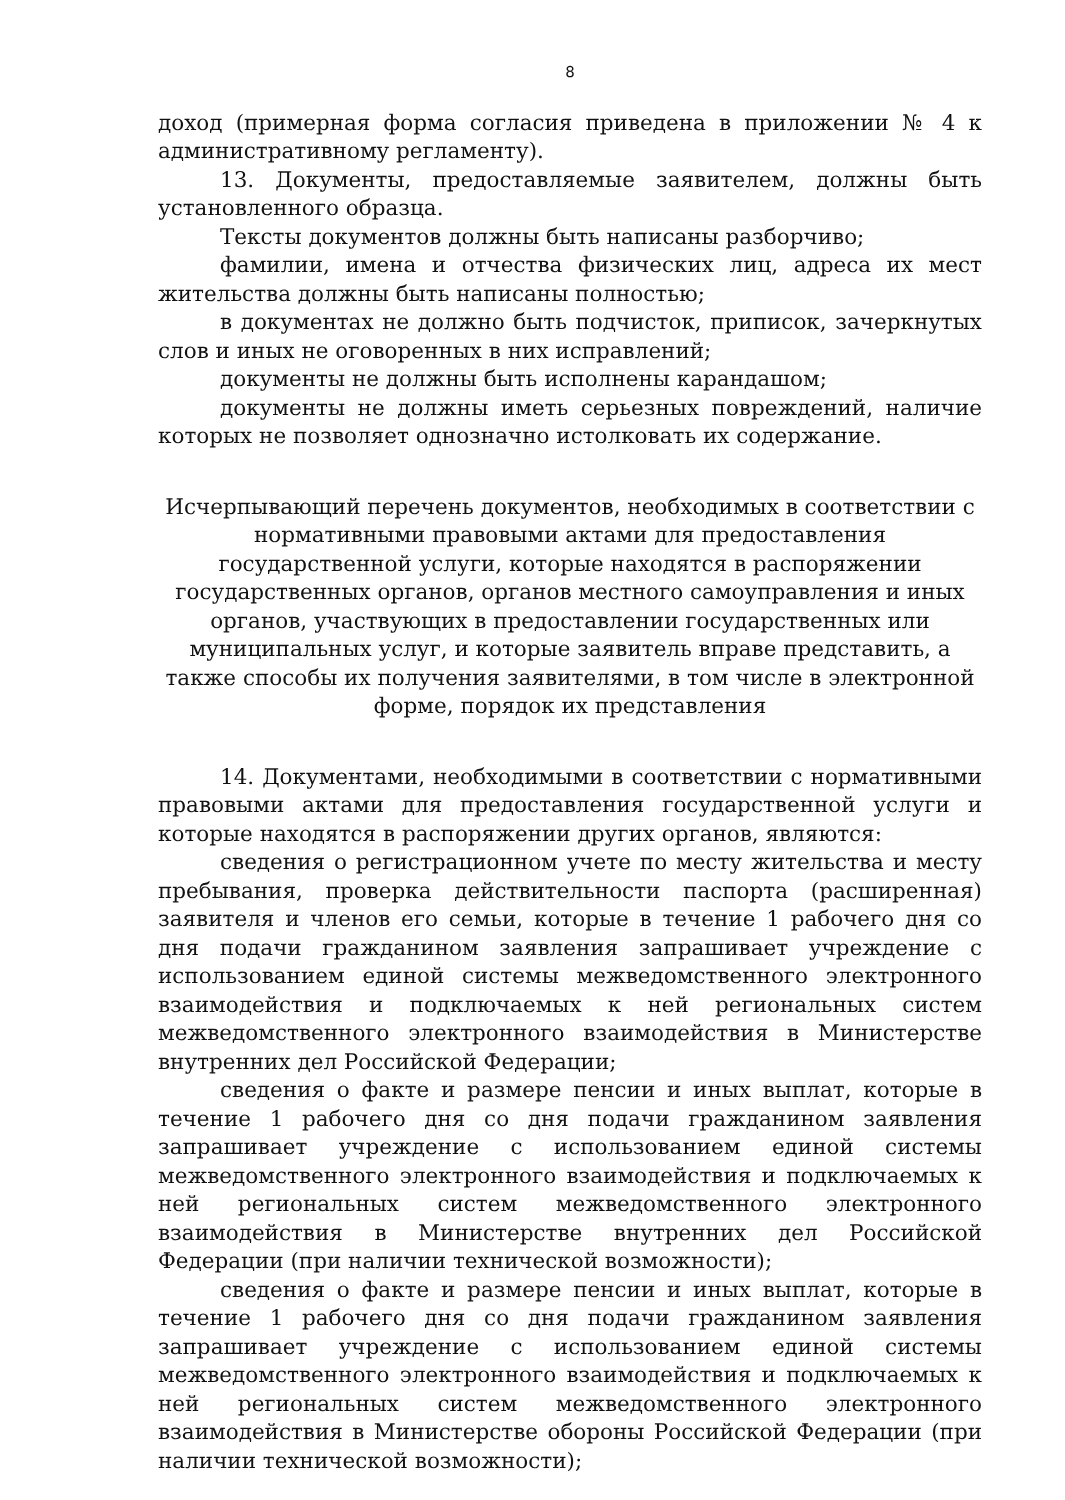8
доход (примерная форма согласия приведена в приложении № 4 к административному регламенту).
13. Документы, предоставляемые заявителем, должны быть установленного образца.
Тексты документов должны быть написаны разборчиво;
фамилии, имена и отчества физических лиц, адреса их мест жительства должны быть написаны полностью;
в документах не должно быть подчисток, приписок, зачеркнутых слов и иных не оговоренных в них исправлений;
документы не должны быть исполнены карандашом;
документы не должны иметь серьезных повреждений, наличие которых не позволяет однозначно истолковать их содержание.
Исчерпывающий перечень документов, необходимых в соответствии с нормативными правовыми актами для предоставления государственной услуги, которые находятся в распоряжении государственных органов, органов местного самоуправления и иных органов, участвующих в предоставлении государственных или муниципальных услуг, и которые заявитель вправе представить, а также способы их получения заявителями, в том числе в электронной форме, порядок их представления
14. Документами, необходимыми в соответствии с нормативными правовыми актами для предоставления государственной услуги и которые находятся в распоряжении других органов, являются:
сведения о регистрационном учете по месту жительства и месту пребывания, проверка действительности паспорта (расширенная) заявителя и членов его семьи, которые в течение 1 рабочего дня со дня подачи гражданином заявления запрашивает учреждение с использованием единой системы межведомственного электронного взаимодействия и подключаемых к ней региональных систем межведомственного электронного взаимодействия в Министерстве внутренних дел Российской Федерации;
сведения о факте и размере пенсии и иных выплат, которые в течение 1 рабочего дня со дня подачи гражданином заявления запрашивает учреждение с использованием единой системы межведомственного электронного взаимодействия и подключаемых к ней региональных систем межведомственного электронного взаимодействия в Министерстве внутренних дел Российской Федерации (при наличии технической возможности);
сведения о факте и размере пенсии и иных выплат, которые в течение 1 рабочего дня со дня подачи гражданином заявления запрашивает учреждение с использованием единой системы межведомственного электронного взаимодействия и подключаемых к ней региональных систем межведомственного электронного взаимодействия в Министерстве обороны Российской Федерации (при наличии технической возможности);